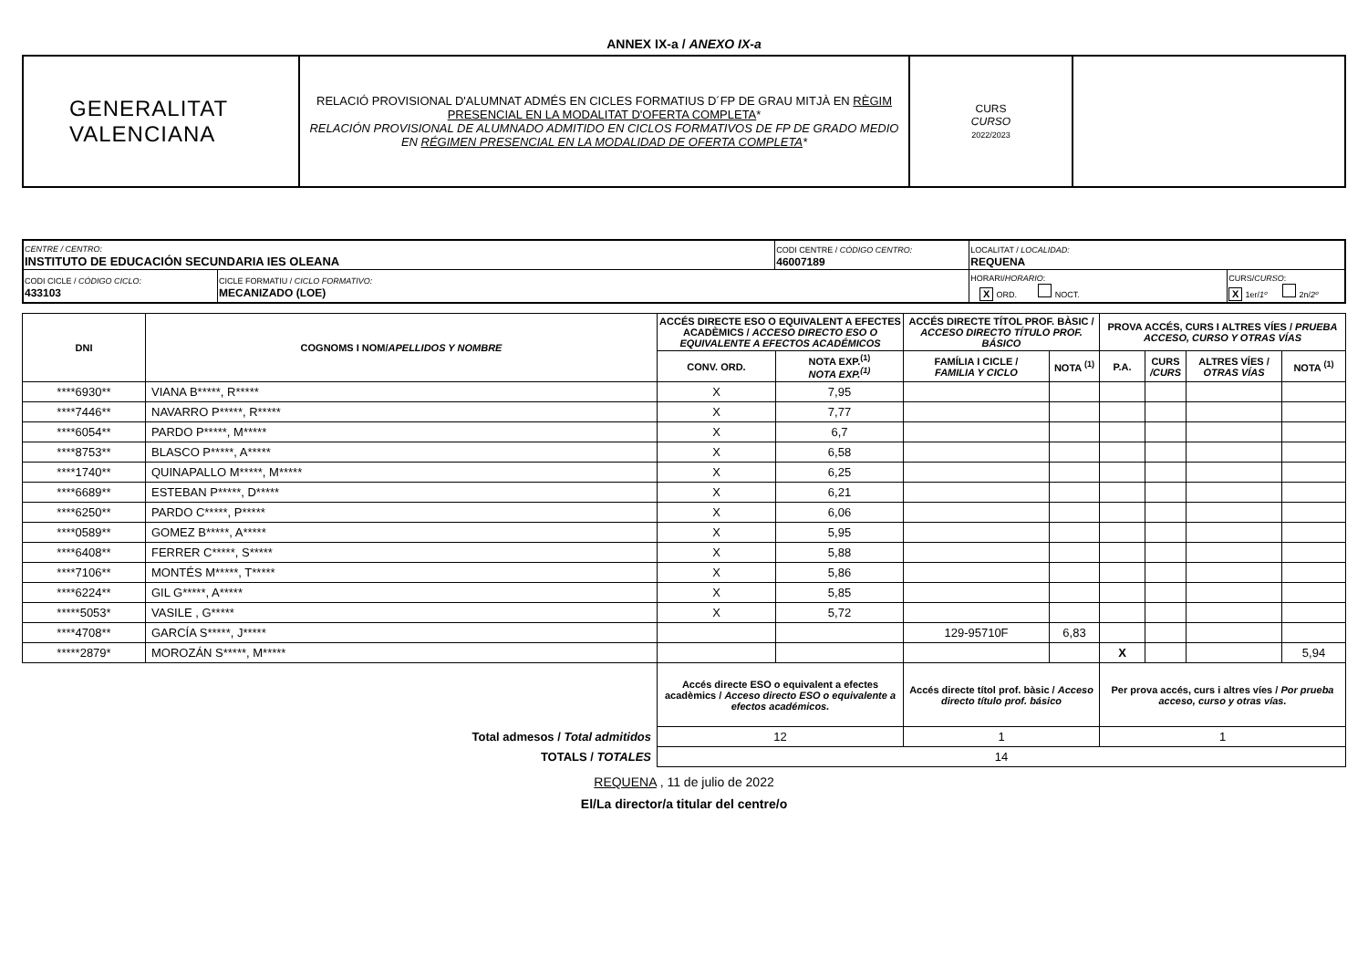ANNEX IX-a / ANEXO IX-a
| GENERALITAT VALENCIANA | RELACIÓ PROVISIONAL D'ALUMNAT ADMÉS EN CICLES FORMATIUS D´FP DE GRAU MITJÀ EN RÈGIM PRESENCIAL EN LA MODALITAT D'OFERTA COMPLETA * RELACIÓN PROVISIONAL DE ALUMNADO ADMITIDO EN CICLOS FORMATIVOS DE FP DE GRADO MEDIO EN RÉGIMEN PRESENCIAL EN LA MODALIDAD DE OFERTA COMPLETA * | CURS CURSO 2022/2023 | |
| CENTRE / CENTRO: INSTITUTO DE EDUCACIÓN SECUNDARIA IES OLEANA | | CODI CENTRE / CÓDIGO CENTRO: 46007189 | LOCALITAT / LOCALIDAD: REQUENA | |
| CODI CICLE / CÓDIGO CICLO: 433103 | CICLE FORMATIU / CICLO FORMATIVO: MECANIZADO (LOE) | | HORARI/ HORARIO : X ORD. NOCT. | CURS/ CURSO : X 1er/ 1º 2n/ 2º |
| DNI | COGNOMS I NOM/ APELLIDOS Y NOMBRE | ACCÉS DIRECTE ESO O EQUIVALENT A EFECTES ACADÈMICS / ACCESO DIRECTO ESO O EQUIVALENTE A EFECTOS ACADÉMICOS | | ACCÉS DIRECTE TÍTOL PROF. BÀSIC / ACCESO DIRECTO TÍTULO PROF. BÁSICO | | PROVA ACCÉS, CURS I ALTRES VÍES / PRUEBA ACCESO, CURSO Y OTRAS VÍAS | | | |
| --- | --- | --- | --- | --- | --- | --- | --- | --- | --- |
| | | CONV. ORD. | NOTA EXP.<sup>(1)</sup> NOTA EXP.<sup>(1)</sup> | FAMÍLIA I CICLE / FAMILIA Y CICLO | NOTA <sup>(1)</sup> | P.A. | CURS /CURS | ALTRES VÍES / OTRAS VÍAS | NOTA <sup>(1)</sup> |
| ****6930** | VIANA B*****, R***** | X | 7,95 | | | | | | |
| ****7446** | NAVARRO P*****, R***** | X | 7,77 | | | | | | |
| ****6054** | PARDO P*****, M***** | X | 6,7 | | | | | | |
| ****8753** | BLASCO P*****, A***** | X | 6,58 | | | | | | |
| ****1740** | QUINAPALLO M*****, M***** | X | 6,25 | | | | | | |
| ****6689** | ESTEBAN P*****, D***** | X | 6,21 | | | | | | |
| ****6250** | PARDO C*****, P***** | X | 6,06 | | | | | | |
| ****0589** | GOMEZ B*****, A***** | X | 5,95 | | | | | | |
| ****6408** | FERRER C*****, S***** | X | 5,88 | | | | | | |
| ****7106** | MONTÉS M*****, T***** | X | 5,86 | | | | | | |
| ****6224** | GIL G*****, A***** | X | 5,85 | | | | | | |
| *****5053* | VASILE , G***** | X | 5,72 | | | | | | |
| ****4708** | GARCÍA S*****, J***** | | | 129-95710F | 6,83 | | | | |
| *****2879* | MOROZÁN S*****, M***** | | | | | X | | | 5,94 |
| | | Accés directe ESO o equivalent a efectes acadèmics / Acceso directo ESO o equivalente a efectos académicos. | | Accés directe títol prof. bàsic / Acceso directo título prof. básico | | Per prova accés, curs i altres víes / Por prueba acceso, curso y otras vías. | | | |
| Total admesos / Total admitidos | | 12 | | 1 | | 1 | | | |
| TOTALS / TOTALES | | 14 | | | | | | | |
REQUENA , 11 de julio de 2022
El/La director/a titular del centre/o